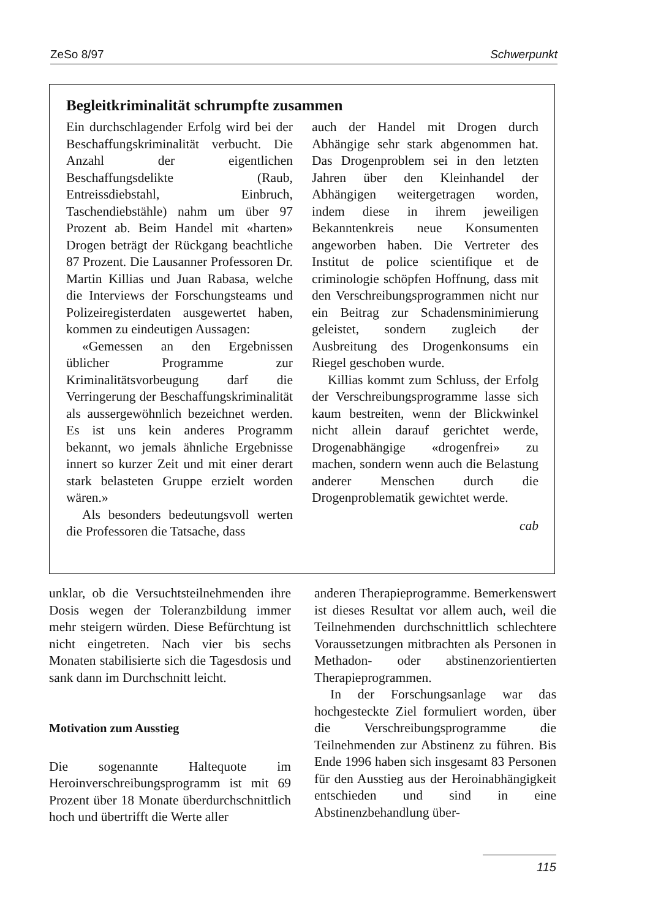ZeSo 8/97 Schwerpunkt
Begleitkriminalität schrumpfte zusammen
Ein durchschlagender Erfolg wird bei der Beschaffungskriminalität verbucht. Die Anzahl der eigentlichen Beschaffungsdelikte (Raub, Entreissdiebstahl, Einbruch, Taschendiebstähle) nahm um über 97 Prozent ab. Beim Handel mit «harten» Drogen beträgt der Rückgang beachtliche 87 Prozent. Die Lausanner Professoren Dr. Martin Killias und Juan Rabasa, welche die Interviews der Forschungsteams und Polizeiregisterdaten ausgewertet haben, kommen zu eindeutigen Aussagen:
«Gemessen an den Ergebnissen üblicher Programme zur Kriminalitätsvorbeugung darf die Verringerung der Beschaffungskriminalität als aussergewöhnlich bezeichnet werden. Es ist uns kein anderes Programm bekannt, wo jemals ähnliche Ergebnisse innert so kurzer Zeit und mit einer derart stark belasteten Gruppe erzielt worden wären.»
Als besonders bedeutungsvoll werten die Professoren die Tatsache, dass
auch der Handel mit Drogen durch Abhängige sehr stark abgenommen hat. Das Drogenproblem sei in den letzten Jahren über den Kleinhandel der Abhängigen weitergetragen worden, indem diese in ihrem jeweiligen Bekanntenkreis neue Konsumenten angeworben haben. Die Vertreter des Institut de police scientifique et de criminologie schöpfen Hoffnung, dass mit den Verschreibungsprogrammen nicht nur ein Beitrag zur Schadensminimierung geleistet, sondern zugleich der Ausbreitung des Drogenkonsums ein Riegel geschoben wurde.
Killias kommt zum Schluss, der Erfolg der Verschreibungsprogramme lasse sich kaum bestreiten, wenn der Blickwinkel nicht allein darauf gerichtet werde, Drogenabhängige «drogenfrei» zu machen, sondern wenn auch die Belastung anderer Menschen durch die Drogenproblematik gewichtet werde.
cab
unklar, ob die Versuchtsteilnehmenden ihre Dosis wegen der Toleranzbildung immer mehr steigern würden. Diese Befürchtung ist nicht eingetreten. Nach vier bis sechs Monaten stabilisierte sich die Tagesdosis und sank dann im Durchschnitt leicht.
Motivation zum Ausstieg
Die sogenannte Haltequote im Heroinverschreibungsprogramm ist mit 69 Prozent über 18 Monate überdurchschnittlich hoch und übertrifft die Werte aller
anderen Therapieprogramme. Bemerkenswert ist dieses Resultat vor allem auch, weil die Teilnehmenden durchschnittlich schlechtere Voraussetzungen mitbrachten als Personen in Methadon- oder abstinenzorientierten Therapieprogrammen.
In der Forschungsanlage war das hochgesteckte Ziel formuliert worden, über die Verschreibungsprogramme die Teilnehmenden zur Abstinenz zu führen. Bis Ende 1996 haben sich insgesamt 83 Personen für den Ausstieg aus der Heroinabhängigkeit entschieden und sind in eine Abstinenzbehandlung über-
115